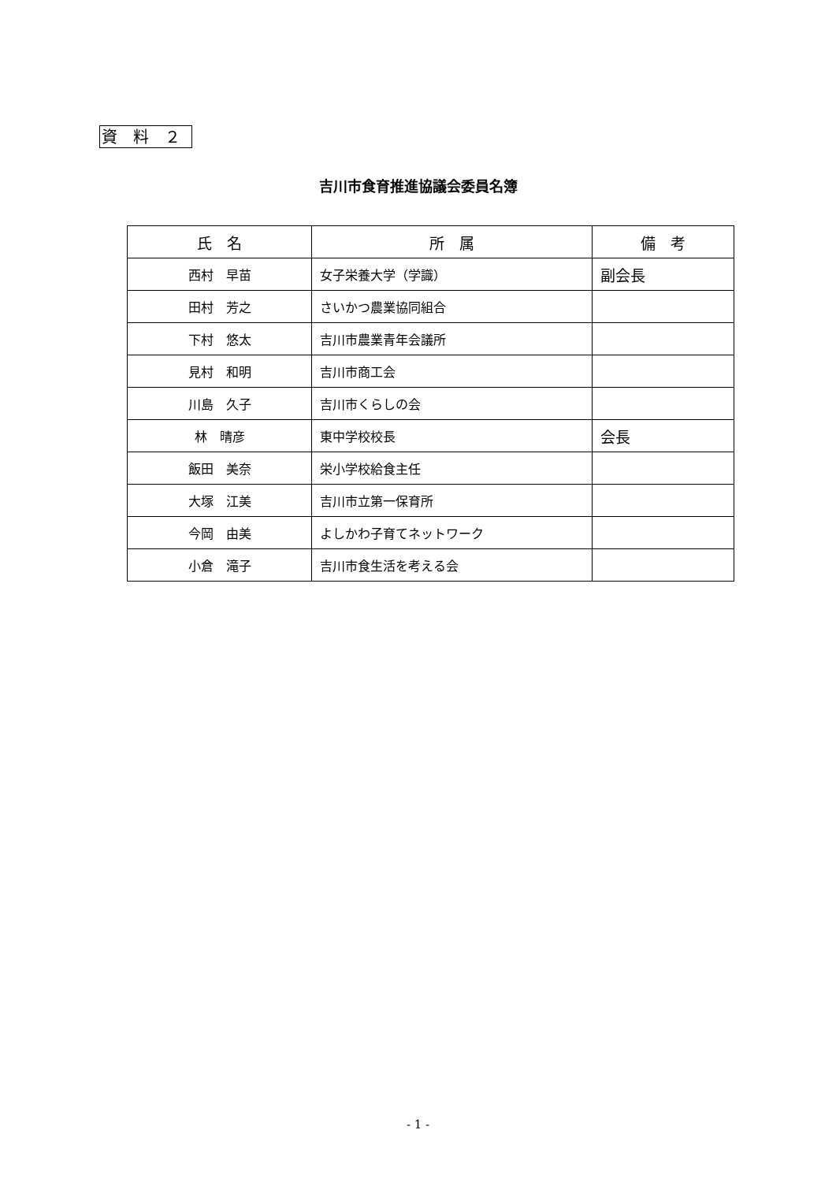資　料　２
吉川市食育推進協議会委員名簿
| 氏 名 | 所 属 | 備 考 |
| --- | --- | --- |
| 西村 早苗 | 女子栄養大学（学識） | 副会長 |
| 田村 芳之 | さいかつ農業協同組合 | |
| 下村 悠太 | 吉川市農業青年会議所 | |
| 見村 和明 | 吉川市商工会 | |
| 川島 久子 | 吉川市くらしの会 | |
| 林 晴彦 | 東中学校校長 | 会長 |
| 飯田 美奈 | 栄小学校給食主任 | |
| 大塚 江美 | 吉川市立第一保育所 | |
| 今岡 由美 | よしかわ子育てネットワーク | |
| 小倉 滝子 | 吉川市食生活を考える会 | |
- 1 -